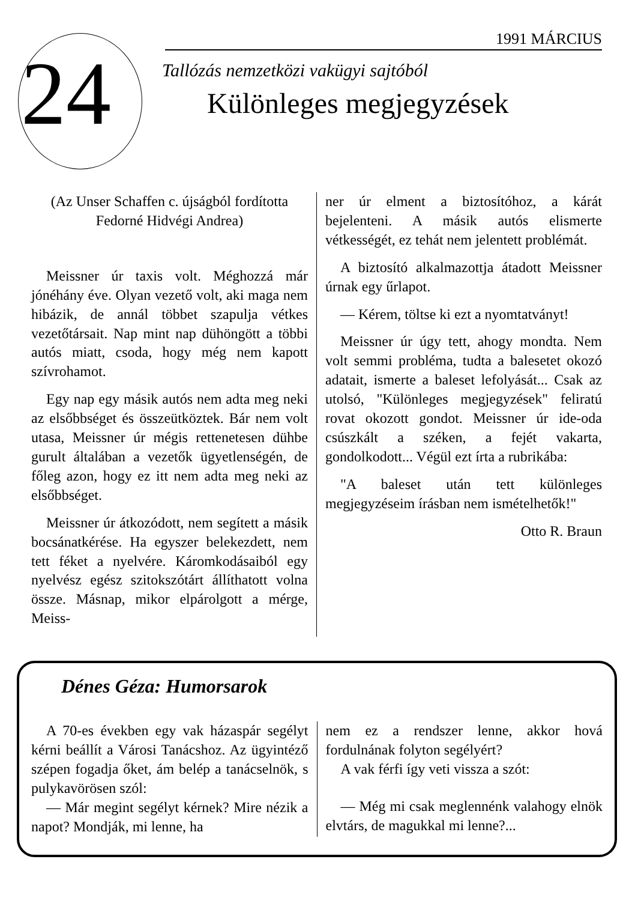24
1991 MÁRCIUS
Tallózás nemzetközi vakügyi sajtóból
Különleges megjegyzések
(Az Unser Schaffen c. újságból fordította Fedorné Hidvégi Andrea)
Meissner úr taxis volt. Méghozzá már jónéhány éve. Olyan vezető volt, aki maga nem hibázik, de annál többet szapulja vétkes vezetőtársait. Nap mint nap dühöngött a többi autós miatt, csoda, hogy még nem kapott szívrohamot.
Egy nap egy másik autós nem adta meg neki az elsőbbséget és összeütköztek. Bár nem volt utasa, Meissner úr mégis rettenetesen dühbe gurult általában a vezetők ügyetlenségén, de főleg azon, hogy ez itt nem adta meg neki az elsőbbséget.
Meissner úr átkozódott, nem segített a másik bocsánatkérése. Ha egyszer belekezdett, nem tett féket a nyelvére. Káromkodásaiból egy nyelvész egész szitokszótárt állíthatott volna össze. Másnap, mikor elpárolgott a mérge, Meiss-
ner úr elment a biztosítóhoz, a kárát bejelenteni. A másik autós elismerte vétkességét, ez tehát nem jelentett problémát.
A biztosító alkalmazottja átadott Meissner úrnak egy űrlapot.
— Kérem, töltse ki ezt a nyomtatványt!
Meissner úr úgy tett, ahogy mondta. Nem volt semmi probléma, tudta a balesetet okozó adatait, ismerte a baleset lefolyását... Csak az utolsó, "Különleges megjegyzések" feliratú rovat okozott gondot. Meissner úr ide-oda csúszkált a széken, a fejét vakarta, gondolkodott... Végül ezt írta a rubrikába:
"A baleset után tett különleges megjegyzéseim írásban nem ismételhetők!"
Otto R. Braun
Dénes Géza: Humorsarok
A 70-es években egy vak házaspár segélyt kérni beállít a Városi Tanácshoz. Az ügyintéző szépen fogadja őket, ám belép a tanácselnök, s pulykavörösen szól:
— Már megint segélyt kérnek? Mire nézik a napot? Mondják, mi lenne, ha
nem ez a rendszer lenne, akkor hová fordulnának folyton segélyért?
A vak férfi így veti vissza a szót:
— Még mi csak meglennénk valahogy elnök elvtárs, de magukkal mi lenne?...